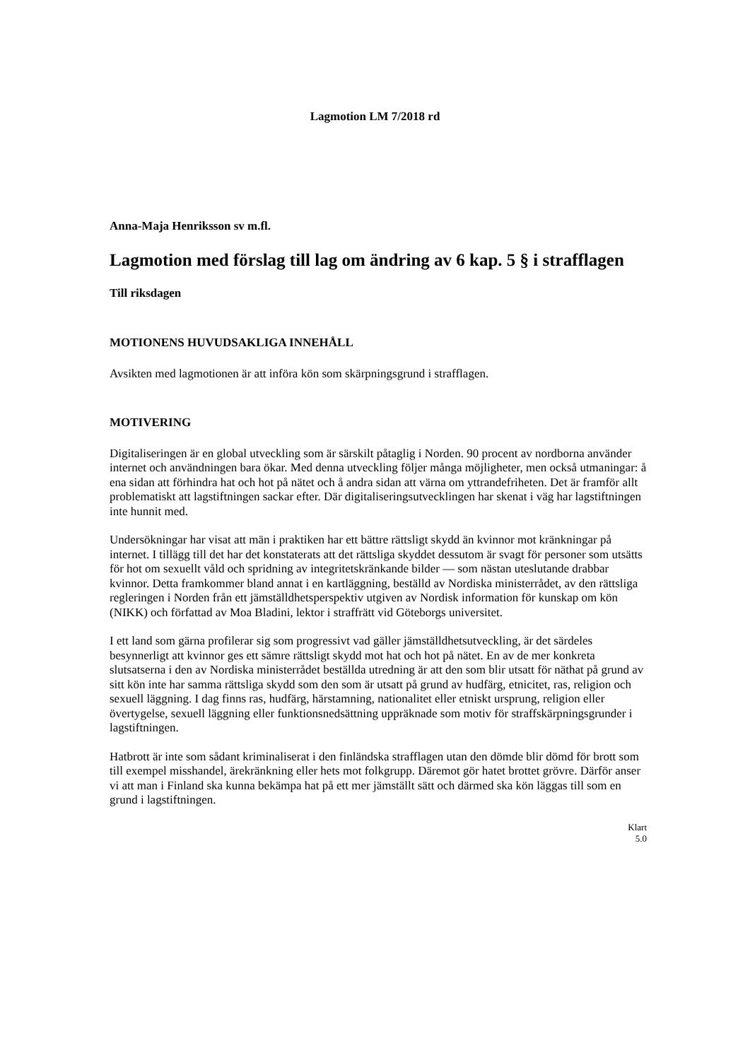Lagmotion LM 7/2018 rd
Anna-Maja Henriksson sv m.fl.
Lagmotion med förslag till lag om ändring av 6 kap. 5 § i strafflagen
Till riksdagen
MOTIONENS HUVUDSAKLIGA INNEHÅLL
Avsikten med lagmotionen är att införa kön som skärpningsgrund i strafflagen.
MOTIVERING
Digitaliseringen är en global utveckling som är särskilt påtaglig i Norden. 90 procent av nordborna använder internet och användningen bara ökar. Med denna utveckling följer många möjligheter, men också utmaningar: å ena sidan att förhindra hat och hot på nätet och å andra sidan att värna om yttrandefriheten. Det är framför allt problematiskt att lagstiftningen sackar efter. Där digitaliseringsutvecklingen har skenat i väg har lagstiftningen inte hunnit med.
Undersökningar har visat att män i praktiken har ett bättre rättsligt skydd än kvinnor mot kränkningar på internet. I tillägg till det har det konstaterats att det rättsliga skyddet dessutom är svagt för personer som utsätts för hot om sexuellt våld och spridning av integritetskränkande bilder — som nästan uteslutande drabbar kvinnor. Detta framkommer bland annat i en kartläggning, beställd av Nordiska ministerrådet, av den rättsliga regleringen i Norden från ett jämställdhetsperspektiv utgiven av Nordisk information för kunskap om kön (NIKK) och författad av Moa Bladini, lektor i straffrätt vid Göteborgs universitet.
I ett land som gärna profilerar sig som progressivt vad gäller jämställdhetsutveckling, är det särdeles besynnerligt att kvinnor ges ett sämre rättsligt skydd mot hat och hot på nätet. En av de mer konkreta slutsatserna i den av Nordiska ministerrådet beställda utredning är att den som blir utsatt för näthat på grund av sitt kön inte har samma rättsliga skydd som den som är utsatt på grund av hudfärg, etnicitet, ras, religion och sexuell läggning. I dag finns ras, hudfärg, härstamning, nationalitet eller etniskt ursprung, religion eller övertygelse, sexuell läggning eller funktionsnedsättning uppräknade som motiv för straffskärpningsgrunder i lagstiftningen.
Hatbrott är inte som sådant kriminaliserat i den finländska strafflagen utan den dömde blir dömd för brott som till exempel misshandel, ärekränkning eller hets mot folkgrupp. Däremot gör hatet brottet grövre. Därför anser vi att man i Finland ska kunna bekämpa hat på ett mer jämställt sätt och därmed ska kön läggas till som en grund i lagstiftningen.
Klart
5.0